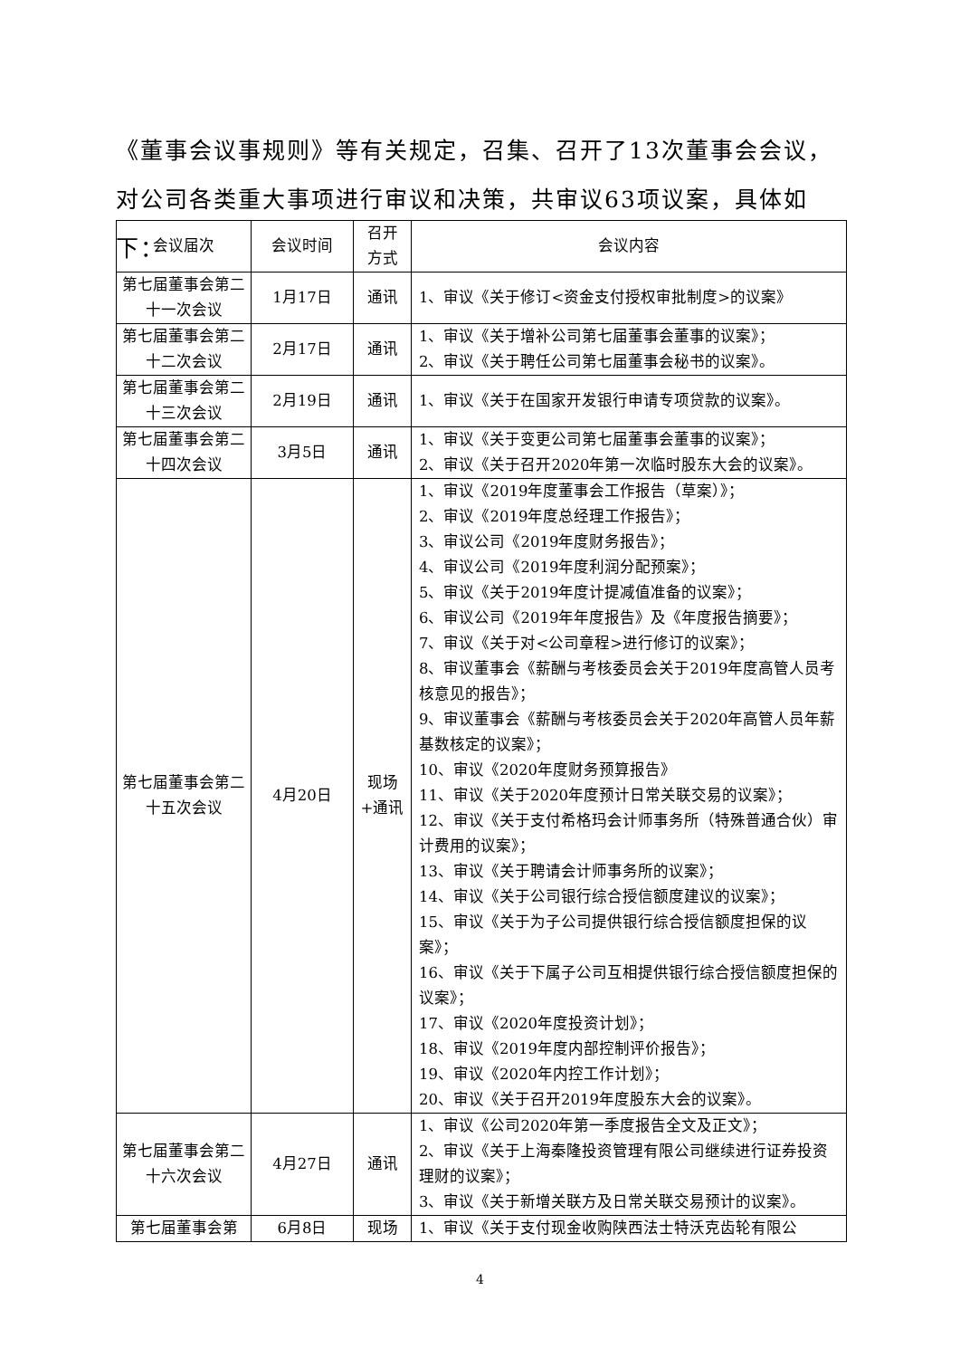《董事会议事规则》等有关规定，召集、召开了13次董事会会议，对公司各类重大事项进行审议和决策，共审议63项议案，具体如下：
| 会议届次 | 会议时间 | 召开 方式 | 会议内容 |
| --- | --- | --- | --- |
| 第七届董事会第二十一次会议 | 1月17日 | 通讯 | 1、审议《关于修订<资金支付授权审批制度>的议案》 |
| 第七届董事会第二十二次会议 | 2月17日 | 通讯 | 1、审议《关于增补公司第七届董事会董事的议案》； 2、审议《关于聘任公司第七届董事会秘书的议案》。 |
| 第七届董事会第二十三次会议 | 2月19日 | 通讯 | 1、审议《关于在国家开发银行申请专项贷款的议案》。 |
| 第七届董事会第二十四次会议 | 3月5日 | 通讯 | 1、审议《关于变更公司第七届董事会董事的议案》； 2、审议《关于召开2020年第一次临时股东大会的议案》。 |
| 第七届董事会第二十五次会议 | 4月20日 | 现场+通讯 | 1、审议《2019年度董事会工作报告（草案）》； 2、审议《2019年度总经理工作报告》； 3、审议公司《2019年度财务报告》； 4、审议公司《2019年度利润分配预案》； 5、审议《关于2019年度计提减值准备的议案》； 6、审议公司《2019年年度报告》及《年度报告摘要》； 7、审议《关于对<公司章程>进行修订的议案》； 8、审议董事会《薪酬与考核委员会关于2019年度高管人员考核意见的报告》； 9、审议董事会《薪酬与考核委员会关于2020年高管人员年薪基数核定的议案》； 10、审议《2020年度财务预算报告》 11、审议《关于2020年度预计日常关联交易的议案》； 12、审议《关于支付希格玛会计师事务所（特殊普通合伙）审计费用的议案》； 13、审议《关于聘请会计师事务所的议案》； 14、审议《关于公司银行综合授信额度建议的议案》； 15、审议《关于为子公司提供银行综合授信额度担保的议案》； 16、审议《关于下属子公司互相提供银行综合授信额度担保的议案》； 17、审议《2020年度投资计划》； 18、审议《2019年度内部控制评价报告》； 19、审议《2020年内控工作计划》； 20、审议《关于召开2019年度股东大会的议案》。 |
| 第七届董事会第二十六次会议 | 4月27日 | 通讯 | 1、审议《公司2020年第一季度报告全文及正文》； 2、审议《关于上海秦隆投资管理有限公司继续进行证券投资理财的议案》； 3、审议《关于新增关联方及日常关联交易预计的议案》。 |
| 第七届董事会第 | 6月8日 | 现场 | 1、审议《关于支付现金收购陕西法士特沃克齿轮有限公 |
4